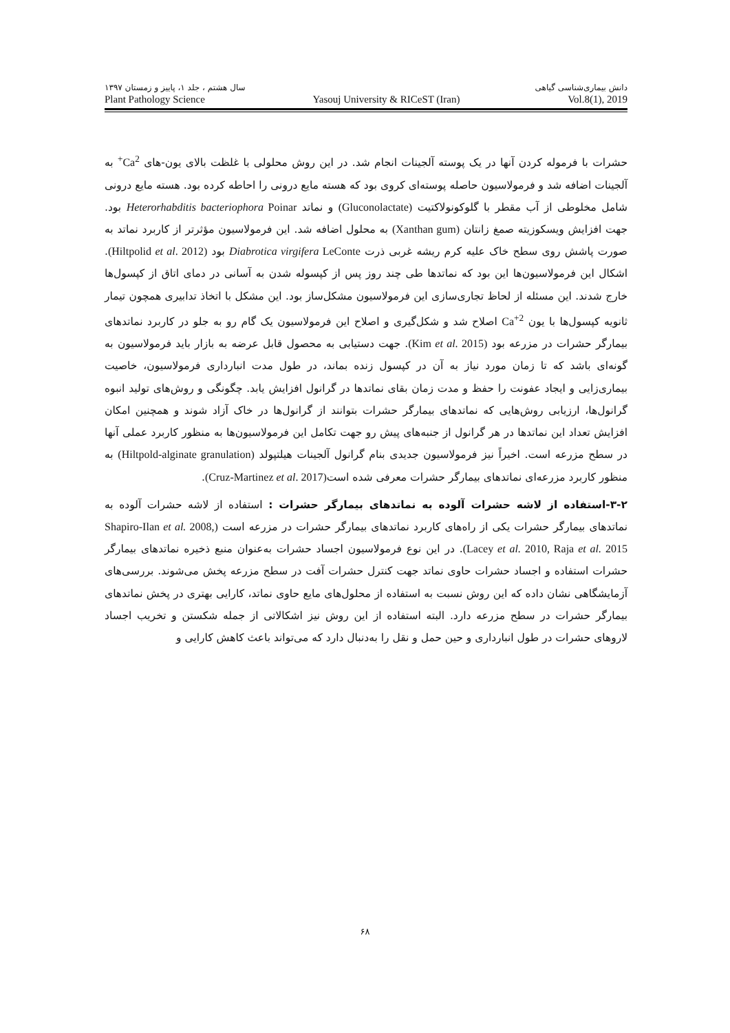دانش بیماری‌شناسی گیاهی سال هشتم ، جلد ۱، پاییز و زمستان ۱۳۹۷
Plant Pathology Science Yasouj University & RICeST (Iran) Vol.8(1), 2019
حشرات با فرموله کردن آنها در یک پوسته آلجینات انجام شد. در این روش محلولی با غلظت بالای یون-های Ca<sup>2+</sup> به آلجینات اضافه شد و فرمولاسیون حاصله پوسته‌ای کروی بود که هسته مایع درونی را احاطه کرده بود. هسته مایع درونی شامل مخلوطی از آب مقطر با گلوکونولاکتیت (Gluconolactate) و نماتد Heterorhabditis bacteriophora Poinar بود. جهت افزایش ویسکوزیته صمغ زانتان (Xanthan gum) به محلول اضافه شد. این فرمولاسیون مؤثرتر از کاربرد نماتد به صورت پاشش روی سطح خاک علیه کرم ریشه غربی ذرت Diabrotica virgifera LeConte بود (Hiltpolid et al. 2012). اشکال این فرمولاسیون‌ها این بود که نماتدها طی چند روز پس از کپسوله شدن به آسانی در دمای اتاق از کپسول‌ها خارج شدند. این مسئله از لحاظ تجاری‌سازی این فرمولاسیون مشکل‌ساز بود. این مشکل با اتخاذ تدابیری همچون تیمار ثانویه کپسول‌ها با یون Ca<sup>+2</sup> اصلاح شد و شکل‌گیری و اصلاح این فرمولاسیون یک گام رو به جلو در کاربرد نماتدهای بیمارگر حشرات در مزرعه بود (Kim et al. 2015). جهت دستیابی به محصول قابل عرضه به بازار باید فرمولاسیون به گونه‌ای باشد که تا زمان مورد نیاز به آن در کپسول زنده بماند، در طول مدت انبارداری فرمولاسیون، خاصیت بیماری‌زایی و ایجاد عفونت را حفظ و مدت زمان بقای نماتدها در گرانول افزایش یابد. چگونگی و روش‌های تولید انبوه گرانول‌ها، ارزیابی روش‌هایی که نماتدهای بیمارگر حشرات بتوانند از گرانول‌ها در خاک آزاد شوند و همچنین امکان افزایش تعداد این نماتدها در هر گرانول از جنبه‌های پیش رو جهت تکامل این فرمولاسیون‌ها به منظور کاربرد عملی آنها در سطح مزرعه است. اخیراً نیز فرمولاسیون جدیدی بنام گرانول آلجینات هیلتپولد (Hiltpold-alginate granulation) به منظور کاربرد مزرعه‌ای نماتدهای بیمارگر حشرات معرفی شده است(Cruz-Martinez et al. 2017).
۳-۲-استفاده از لاشه حشرات آلوده به نماتدهای بیمارگر حشرات : استفاده از لاشه حشرات آلوده به نماتدهای بیمارگر حشرات یکی از راه‌های کاربرد نماتدهای بیمارگر حشرات در مزرعه است (Shapiro-Ilan et al. 2008, Lacey et al. 2010, Raja et al. 2015). در این نوع فرمولاسیون اجساد حشرات به‌عنوان منبع ذخیره نماتدهای بیمارگر حشرات استفاده و اجساد حشرات حاوی نماتد جهت کنترل حشرات آفت در سطح مزرعه پخش می‌شوند. بررسی‌های آزمایشگاهی نشان داده که این روش نسبت به استفاده از محلول‌های مایع حاوی نماتد، کارایی بهتری در پخش نماتدهای بیمارگر حشرات در سطح مزرعه دارد. البته استفاده از این روش نیز اشکالاتی از جمله شکستن و تخریب اجساد لاروهای حشرات در طول انبارداری و حین حمل و نقل را به‌دنبال دارد که می‌تواند باعث کاهش کارایی و
۶۸